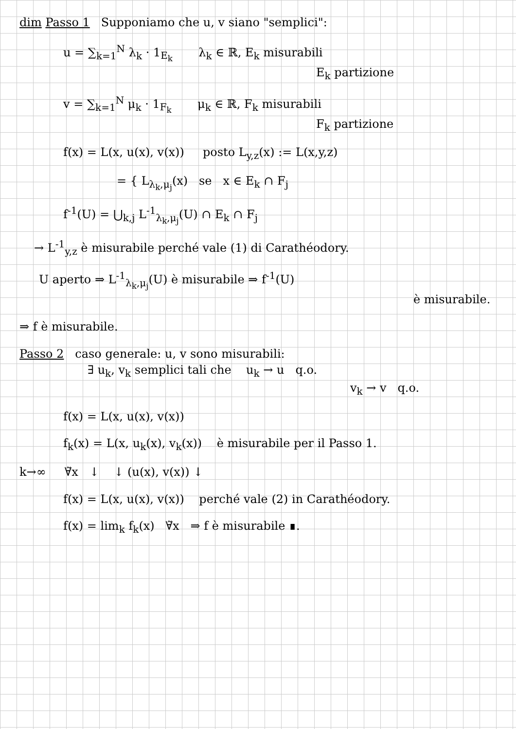dim Passo 1 Supponiamo che u, v siano "semplici":
u = ∑<sub>k=1</sub><sup>N</sup> λ<sub>k</sub> · 1<sub>E<sub>k</sub></sub> λ<sub>k</sub> ∈ ℝ, E<sub>k</sub> misurabili
E<sub>k</sub> partizione
v = ∑<sub>k=1</sub><sup>N</sup> μ<sub>k</sub> · 1<sub>F<sub>k</sub></sub> μ<sub>k</sub> ∈ ℝ, F<sub>k</sub> misurabili
F<sub>k</sub> partizione
f(x) = L(x, u(x), v(x)) posto L<sub>y,z</sub>(x) := L(x,y,z)
= { L<sub>λ<sub>k</sub>,μ<sub>j</sub></sub>(x) se x ∈ E<sub>k</sub> ∩ F<sub>j</sub>
f<sup>-1</sup>(U) = ⋃<sub>k,j</sub> L<sup>-1</sup><sub>λ<sub>k</sub>,μ<sub>j</sub></sub>(U) ∩ E<sub>k</sub> ∩ F<sub>j</sub>
→ L<sup>-1</sup><sub>y,z</sub> è misurabile perché vale (1) di Carathéodory.
U aperto ⇒ L<sup>-1</sup><sub>λ<sub>k</sub>,μ<sub>j</sub></sub>(U) è misurabile ⇒ f<sup>-1</sup>(U)
è misurabile.
⇒ f è misurabile.
Passo 2 caso generale: u, v sono misurabili:
∃ u<sub>k</sub>, v<sub>k</sub> semplici tali che u<sub>k</sub> → u q.o.
v<sub>k</sub> → v q.o.
f(x) = L(x, u(x), v(x))
f<sub>k</sub>(x) = L(x, u<sub>k</sub>(x), v<sub>k</sub>(x)) è misurabile per il Passo 1.
k→∞ ∀̃x ↓ ↓ (u(x), v(x)) ↓
f(x) = L(x, u(x), v(x)) perché vale (2) in Carathéodory.
f(x) = lim<sub>k</sub> f<sub>k</sub>(x) ∀̃x ⇒ f è misurabile ∎.